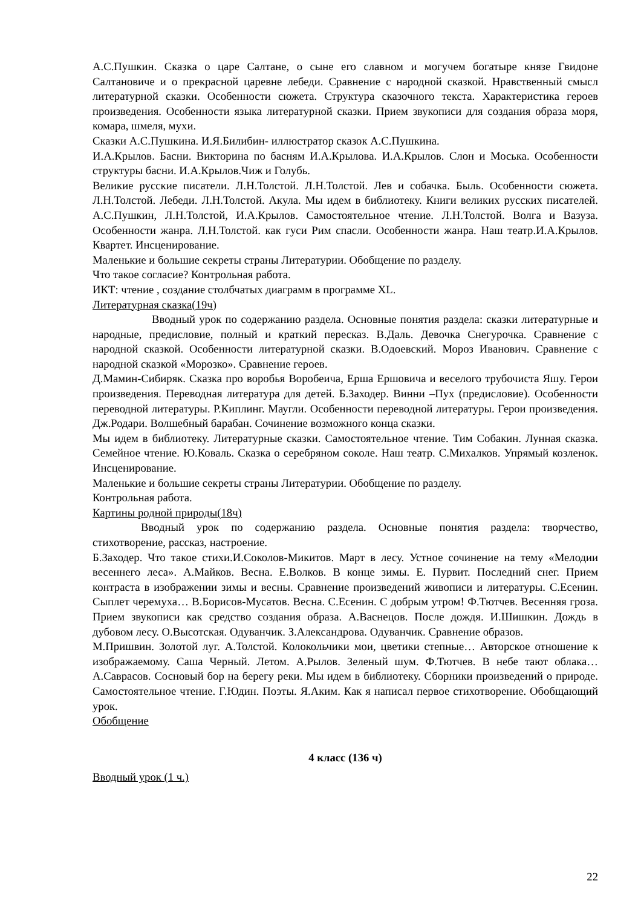А.С.Пушкин. Сказка о царе Салтане, о сыне его славном и могучем богатыре князе Гвидоне Салтановиче и о прекрасной царевне лебеди. Сравнение с народной сказкой. Нравственный смысл литературной сказки. Особенности сюжета. Структура сказочного текста. Характеристика героев произведения. Особенности языка литературной сказки. Прием звукописи для создания образа моря, комара, шмеля, мухи.
Сказки А.С.Пушкина. И.Я.Билибин- иллюстратор сказок А.С.Пушкина.
И.А.Крылов. Басни. Викторина по басням И.А.Крылова. И.А.Крылов. Слон и Моська. Особенности структуры басни. И.А.Крылов.Чиж и Голубь.
Великие русские писатели. Л.Н.Толстой. Л.Н.Толстой. Лев и собачка. Быль. Особенности сюжета. Л.Н.Толстой. Лебеди. Л.Н.Толстой. Акула. Мы идем в библиотеку. Книги великих русских писателей. А.С.Пушкин, Л.Н.Толстой, И.А.Крылов. Самостоятельное чтение. Л.Н.Толстой. Волга и Вазуза. Особенности жанра. Л.Н.Толстой. как гуси Рим спасли. Особенности жанра. Наш театр.И.А.Крылов. Квартет. Инсценирование.
Маленькие и большие секреты страны Литературии. Обобщение по разделу.
Что такое согласие? Контрольная работа.
ИКТ: чтение , создание столбчатых диаграмм в программе XL.
Литературная сказка(19ч)
Вводный урок по содержанию раздела. Основные понятия раздела: сказки литературные и народные, предисловие, полный и краткий пересказ. В.Даль. Девочка Снегурочка. Сравнение с народной сказкой. Особенности литературной сказки. В.Одоевский. Мороз Иванович. Сравнение с народной сказкой «Морозко». Сравнение героев.
Д.Мамин-Сибиряк. Сказка про воробья Воробеича, Ерша Ершовича и веселого трубочиста Яшу. Герои произведения. Переводная литература для детей. Б.Заходер. Винни –Пух (предисловие). Особенности переводной литературы. Р.Киплинг. Маугли. Особенности переводной литературы. Герои произведения. Дж.Родари. Волшебный барабан. Сочинение возможного конца сказки.
Мы идем в библиотеку. Литературные сказки. Самостоятельное чтение. Тим Собакин. Лунная сказка. Семейное чтение. Ю.Коваль. Сказка о серебряном соколе. Наш театр. С.Михалков. Упрямый козленок. Инсценирование.
Маленькие и большие секреты страны Литературии. Обобщение по разделу.
Контрольная работа.
Картины родной природы(18ч)
Вводный урок по содержанию раздела. Основные понятия раздела: творчество, стихотворение, рассказ, настроение.
Б.Заходер. Что такое стихи.И.Соколов-Микитов. Март в лесу. Устное сочинение на тему «Мелодии весеннего леса». А.Майков. Весна. Е.Волков. В конце зимы. Е. Пурвит. Последний снег. Прием контраста в изображении зимы и весны. Сравнение произведений живописи и литературы. С.Есенин. Сыплет черемуха… В.Борисов-Мусатов. Весна. С.Есенин. С добрым утром! Ф.Тютчев. Весенняя гроза. Прием звукописи как средство создания образа. А.Васнецов. После дождя. И.Шишкин. Дождь в дубовом лесу. О.Высотская. Одуванчик. З.Александрова. Одуванчик. Сравнение образов.
М.Пришвин. Золотой луг. А.Толстой. Колокольчики мои, цветики степные… Авторское отношение к изображаемому. Саша Черный. Летом. А.Рылов. Зеленый шум. Ф.Тютчев. В небе тают облака… А.Саврасов. Сосновый бор на берегу реки. Мы идем в библиотеку. Сборники произведений о природе. Самостоятельное чтение. Г.Юдин. Поэты. Я.Аким. Как я написал первое стихотворение. Обобщающий урок.
Обобщение
4 класс (136 ч)
Вводный урок (1 ч.)
22